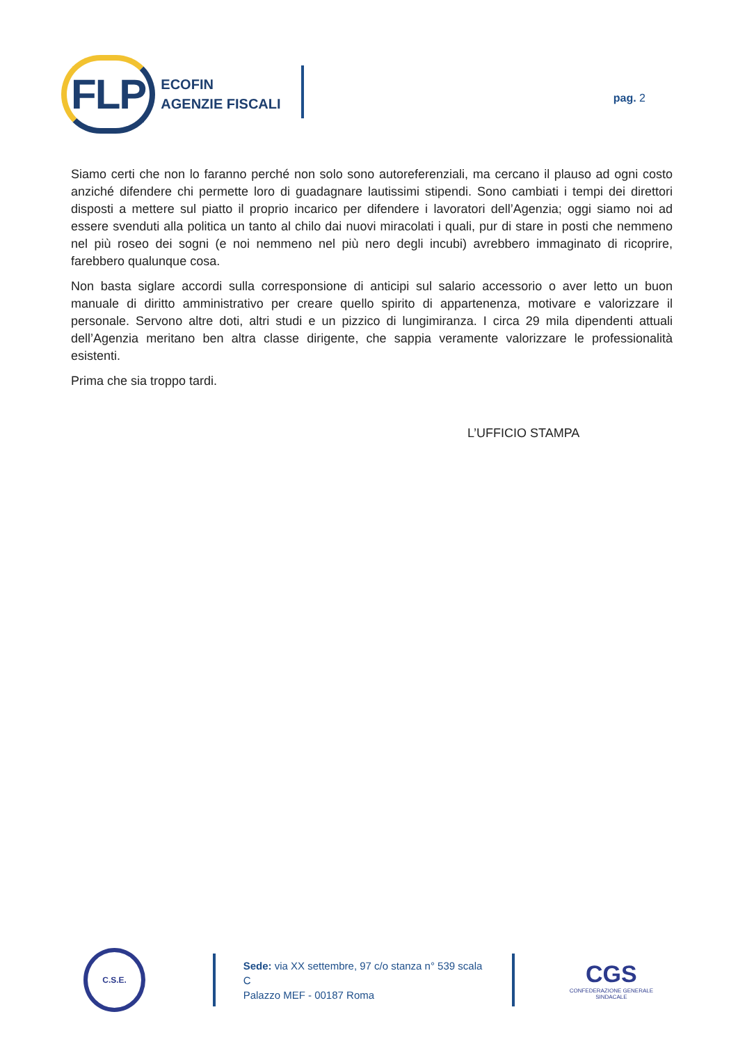FLP ECOFIN
AGENZIE FISCALI
pag. 2
Siamo certi che non lo faranno perché non solo sono autoreferenziali, ma cercano il plauso ad ogni costo anziché difendere chi permette loro di guadagnare lautissimi stipendi. Sono cambiati i tempi dei direttori disposti a mettere sul piatto il proprio incarico per difendere i lavoratori dell’Agenzia; oggi siamo noi ad essere svenduti alla politica un tanto al chilo dai nuovi miracolati i quali, pur di stare in posti che nemmeno nel più roseo dei sogni (e noi nemmeno nel più nero degli incubi) avrebbero immaginato di ricoprire, farebbero qualunque cosa.
Non basta siglare accordi sulla corresponsione di anticipi sul salario accessorio o aver letto un buon manuale di diritto amministrativo per creare quello spirito di appartenenza, motivare e valorizzare il personale. Servono altre doti, altri studi e un pizzico di lungimiranza. I circa 29 mila dipendenti attuali dell’Agenzia meritano ben altra classe dirigente, che sappia veramente valorizzare le professionalità esistenti.
Prima che sia troppo tardi.
L’UFFICIO STAMPA
C.S.E.
Sede: via XX settembre, 97 c/o stanza n° 539 scala C
Palazzo MEF - 00187 Roma
CGS
CONFEDERAZIONE GENERALE SINDACALE